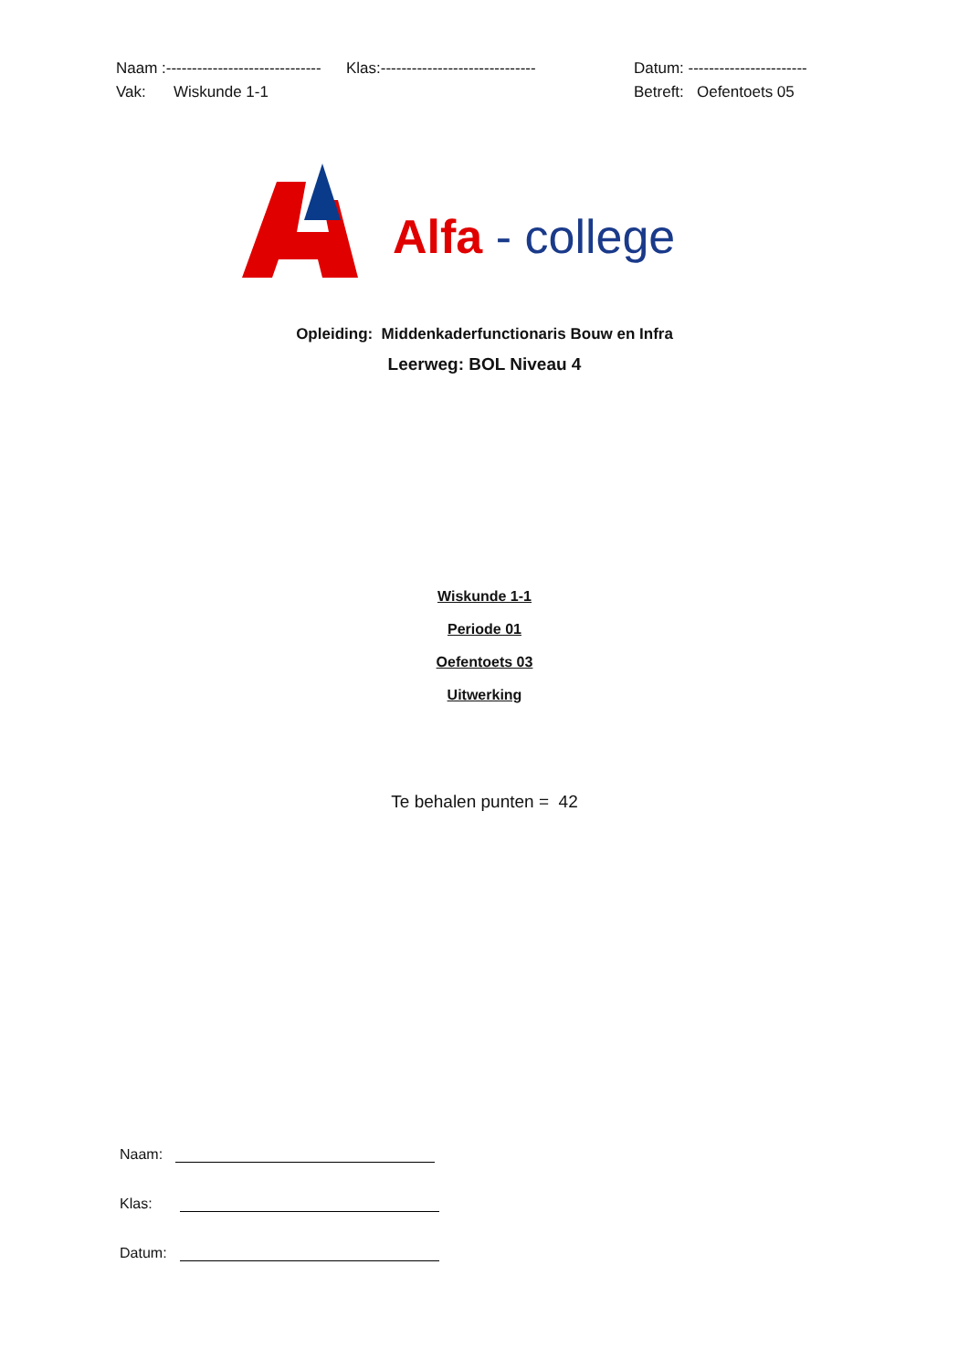Naam :------------------------------ Klas:------------------------------ Datum: -----------------------
Vak: Wiskunde 1-1 Betreft: Oefentoets 05
Alfa - college
Opleiding: Middenkaderfunctionaris Bouw en Infra
Leerweg: BOL Niveau 4
Wiskunde 1-1
Periode 01
Oefentoets 03
Uitwerking
Te behalen punten = 42
Naam:
Klas:
Datum: